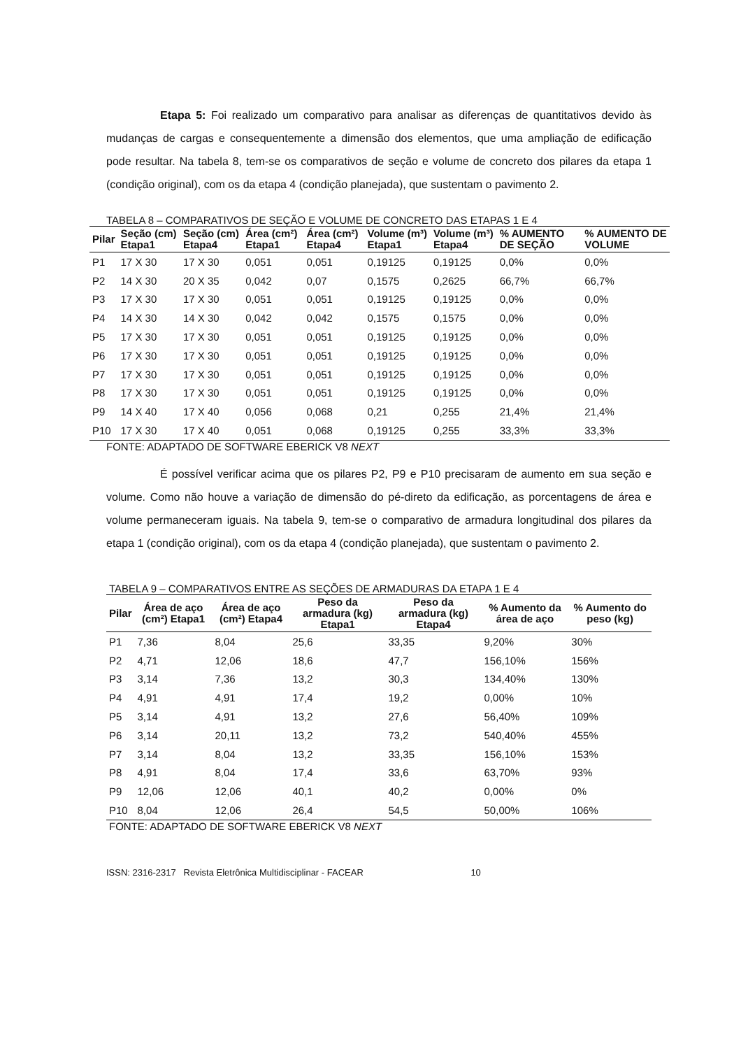Etapa 5: Foi realizado um comparativo para analisar as diferenças de quantitativos devido às mudanças de cargas e consequentemente a dimensão dos elementos, que uma ampliação de edificação pode resultar. Na tabela 8, tem-se os comparativos de seção e volume de concreto dos pilares da etapa 1 (condição original), com os da etapa 4 (condição planejada), que sustentam o pavimento 2.
TABELA 8 – COMPARATIVOS DE SEÇÃO E VOLUME DE CONCRETO DAS ETAPAS 1 E 4
| Pilar | Seção (cm) Etapa1 | Seção (cm) Etapa4 | Área (cm²) Etapa1 | Área (cm²) Etapa4 | Volume (m³) Etapa1 | Volume (m³) Etapa4 | % AUMENTO DE SEÇÃO | % AUMENTO DE VOLUME |
| --- | --- | --- | --- | --- | --- | --- | --- | --- |
| P1 | 17 X 30 | 17 X 30 | 0,051 | 0,051 | 0,19125 | 0,19125 | 0,0% | 0,0% |
| P2 | 14 X 30 | 20 X 35 | 0,042 | 0,07 | 0,1575 | 0,2625 | 66,7% | 66,7% |
| P3 | 17 X 30 | 17 X 30 | 0,051 | 0,051 | 0,19125 | 0,19125 | 0,0% | 0,0% |
| P4 | 14 X 30 | 14 X 30 | 0,042 | 0,042 | 0,1575 | 0,1575 | 0,0% | 0,0% |
| P5 | 17 X 30 | 17 X 30 | 0,051 | 0,051 | 0,19125 | 0,19125 | 0,0% | 0,0% |
| P6 | 17 X 30 | 17 X 30 | 0,051 | 0,051 | 0,19125 | 0,19125 | 0,0% | 0,0% |
| P7 | 17 X 30 | 17 X 30 | 0,051 | 0,051 | 0,19125 | 0,19125 | 0,0% | 0,0% |
| P8 | 17 X 30 | 17 X 30 | 0,051 | 0,051 | 0,19125 | 0,19125 | 0,0% | 0,0% |
| P9 | 14 X 40 | 17 X 40 | 0,056 | 0,068 | 0,21 | 0,255 | 21,4% | 21,4% |
| P10 | 17 X 30 | 17 X 40 | 0,051 | 0,068 | 0,19125 | 0,255 | 33,3% | 33,3% |
FONTE: ADAPTADO DE SOFTWARE EBERICK V8 NEXT
É possível verificar acima que os pilares P2, P9 e P10 precisaram de aumento em sua seção e volume. Como não houve a variação de dimensão do pé-direto da edificação, as porcentagens de área e volume permaneceram iguais. Na tabela 9, tem-se o comparativo de armadura longitudinal dos pilares da etapa 1 (condição original), com os da etapa 4 (condição planejada), que sustentam o pavimento 2.
TABELA 9 – COMPARATIVOS ENTRE AS SEÇÕES DE ARMADURAS DA ETAPA 1 E 4
| Pilar | Área de aço (cm²) Etapa1 | Área de aço (cm²) Etapa4 | Peso da armadura (kg) Etapa1 | Peso da armadura (kg) Etapa4 | % Aumento da área de aço | % Aumento do peso (kg) |
| --- | --- | --- | --- | --- | --- | --- |
| P1 | 7,36 | 8,04 | 25,6 | 33,35 | 9,20% | 30% |
| P2 | 4,71 | 12,06 | 18,6 | 47,7 | 156,10% | 156% |
| P3 | 3,14 | 7,36 | 13,2 | 30,3 | 134,40% | 130% |
| P4 | 4,91 | 4,91 | 17,4 | 19,2 | 0,00% | 10% |
| P5 | 3,14 | 4,91 | 13,2 | 27,6 | 56,40% | 109% |
| P6 | 3,14 | 20,11 | 13,2 | 73,2 | 540,40% | 455% |
| P7 | 3,14 | 8,04 | 13,2 | 33,35 | 156,10% | 153% |
| P8 | 4,91 | 8,04 | 17,4 | 33,6 | 63,70% | 93% |
| P9 | 12,06 | 12,06 | 40,1 | 40,2 | 0,00% | 0% |
| P10 | 8,04 | 12,06 | 26,4 | 54,5 | 50,00% | 106% |
FONTE: ADAPTADO DE SOFTWARE EBERICK V8 NEXT
ISSN: 2316-2317 Revista Eletrônica Multidisciplinar - FACEAR 10